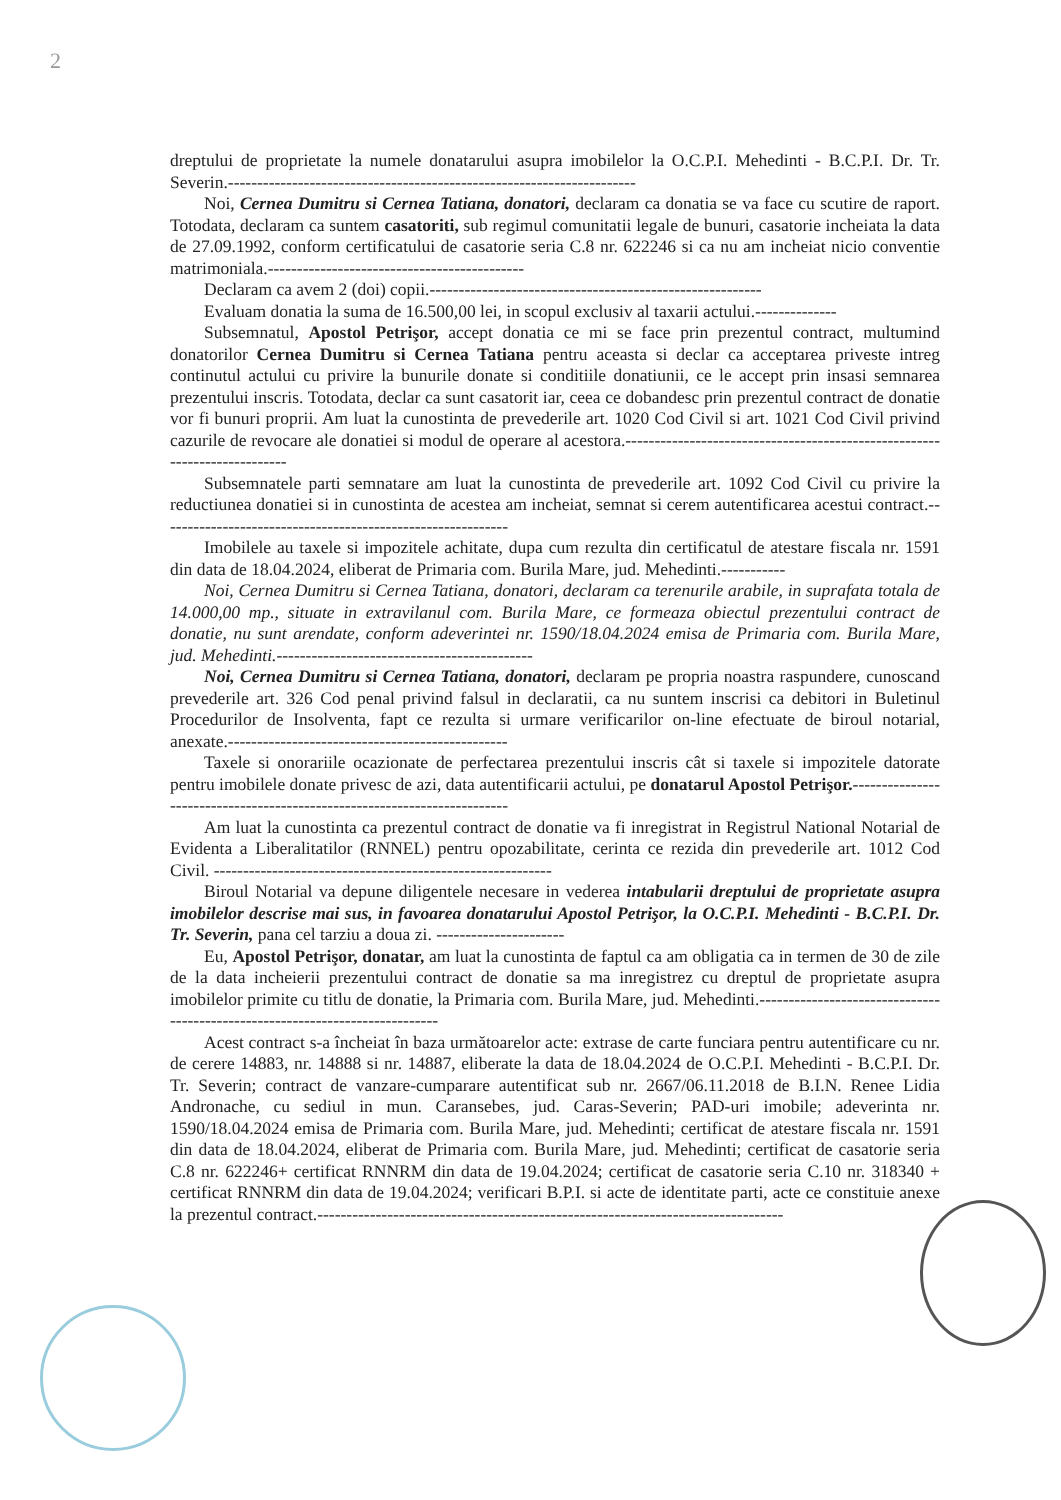2
dreptului de proprietate la numele donatarului asupra imobilelor la O.C.P.I. Mehedinti - B.C.P.I. Dr. Tr. Severin.----------------------------------------------------------------------
Noi, Cernea Dumitru si Cernea Tatiana, donatori, declaram ca donatia se va face cu scutire de raport. Totodata, declaram ca suntem casatoriti, sub regimul comunitatii legale de bunuri, casatorie incheiata la data de 27.09.1992, conform certificatului de casatorie seria C.8 nr. 622246 si ca nu am incheiat nicio conventie matrimoniala.--------------------------------------------
Declaram ca avem 2 (doi) copii.---------------------------------------------------------
Evaluam donatia la suma de 16.500,00 lei, in scopul exclusiv al taxarii actului.--------------
Subsemnatul, Apostol Petrişor, accept donatia ce mi se face prin prezentul contract, multumind donatorilor Cernea Dumitru si Cernea Tatiana pentru aceasta si declar ca acceptarea priveste intreg continutul actului cu privire la bunurile donate si conditiile donatiunii, ce le accept prin insasi semnarea prezentului inscris. Totodata, declar ca sunt casatorit iar, ceea ce dobandesc prin prezentul contract de donatie vor fi bunuri proprii. Am luat la cunostinta de prevederile art. 1020 Cod Civil si art. 1021 Cod Civil privind cazurile de revocare ale donatiei si modul de operare al acestora.--------------------------------------------------------------------------
Subsemnatele parti semnatare am luat la cunostinta de prevederile art. 1092 Cod Civil cu privire la reductiunea donatiei si in cunostinta de acestea am incheiat, semnat si cerem autentificarea acestui contract.------------------------------------------------------------
Imobilele au taxele si impozitele achitate, dupa cum rezulta din certificatul de atestare fiscala nr. 1591 din data de 18.04.2024, eliberat de Primaria com. Burila Mare, jud. Mehedinti.-----------
Noi, Cernea Dumitru si Cernea Tatiana, donatori, declaram ca terenurile arabile, in suprafata totala de 14.000,00 mp., situate in extravilanul com. Burila Mare, ce formeaza obiectul prezentului contract de donatie, nu sunt arendate, conform adeverintei nr. 1590/18.04.2024 emisa de Primaria com. Burila Mare, jud. Mehedinti.--------------------------------------------
Noi, Cernea Dumitru si Cernea Tatiana, donatori, declaram pe propria noastra raspundere, cunoscand prevederile art. 326 Cod penal privind falsul in declaratii, ca nu suntem inscrisi ca debitori in Buletinul Procedurilor de Insolventa, fapt ce rezulta si urmare verificarilor on-line efectuate de biroul notarial, anexate.------------------------------------------------
Taxele si onorariile ocazionate de perfectarea prezentului inscris cât si taxele si impozitele datorate pentru imobilele donate privesc de azi, data autentificarii actului, pe donatarul Apostol Petrişor.-------------------------------------------------------------------------
Am luat la cunostinta ca prezentul contract de donatie va fi inregistrat in Registrul National Notarial de Evidenta a Liberalitatilor (RNNEL) pentru opozabilitate, cerinta ce rezida din prevederile art. 1012 Cod Civil. ----------------------------------------------------------
Biroul Notarial va depune diligentele necesare in vederea intabularii dreptului de proprietate asupra imobilelor descrise mai sus, in favoarea donatarului Apostol Petrişor, la O.C.P.I. Mehedinti - B.C.P.I. Dr. Tr. Severin, pana cel tarziu a doua zi. ----------------------
Eu, Apostol Petrişor, donatar, am luat la cunostinta de faptul ca am obligatia ca in termen de 30 de zile de la data incheierii prezentului contract de donatie sa ma inregistrez cu dreptul de proprietate asupra imobilelor primite cu titlu de donatie, la Primaria com. Burila Mare, jud. Mehedinti.-----------------------------------------------------------------------------
Acest contract s-a încheiat în baza următoarelor acte: extrase de carte funciara pentru autentificare cu nr. de cerere 14883, nr. 14888 si nr. 14887, eliberate la data de 18.04.2024 de O.C.P.I. Mehedinti - B.C.P.I. Dr. Tr. Severin; contract de vanzare-cumparare autentificat sub nr. 2667/06.11.2018 de B.I.N. Renee Lidia Andronache, cu sediul in mun. Caransebes, jud. Caras-Severin; PAD-uri imobile; adeverinta nr. 1590/18.04.2024 emisa de Primaria com. Burila Mare, jud. Mehedinti; certificat de atestare fiscala nr. 1591 din data de 18.04.2024, eliberat de Primaria com. Burila Mare, jud. Mehedinti; certificat de casatorie seria C.8 nr. 622246+ certificat RNNRM din data de 19.04.2024; certificat de casatorie seria C.10 nr. 318340 + certificat RNNRM din data de 19.04.2024; verificari B.P.I. si acte de identitate parti, acte ce constituie anexe la prezentul contract.--------------------------------------------------------------------------------